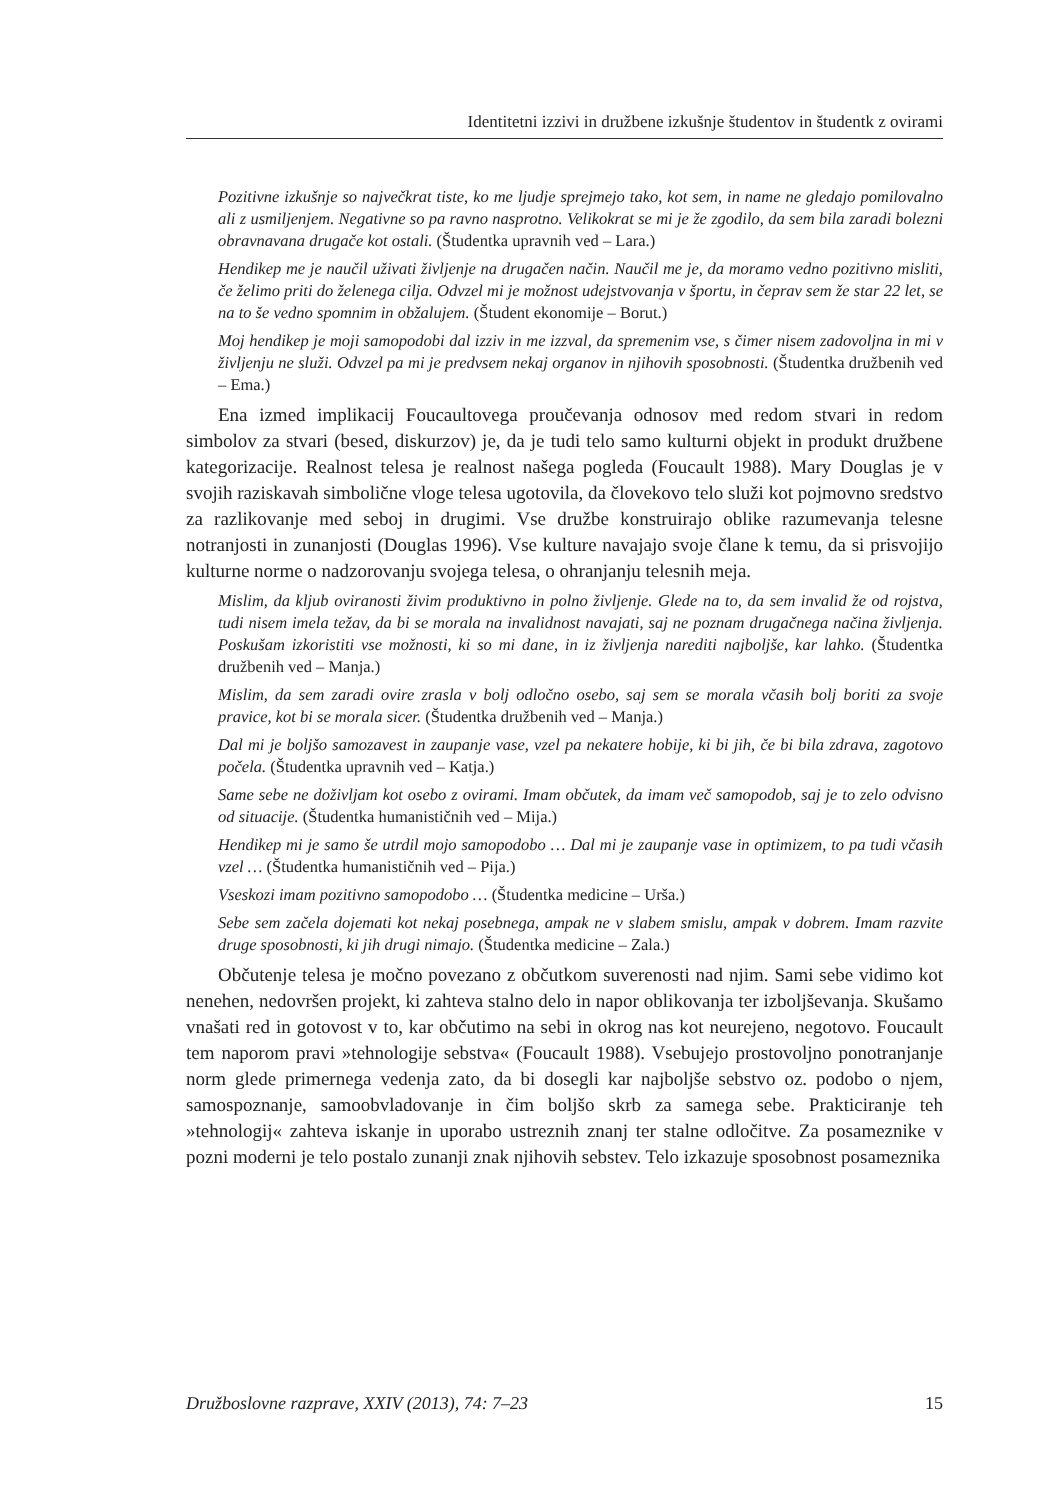Identitetni izzivi in družbene izkušnje študentov in študentk z ovirami
Pozitivne izkušnje so največkrat tiste, ko me ljudje sprejmejo tako, kot sem, in name ne gledajo pomilovalno ali z usmiljenjem. Negativne so pa ravno nasprotno. Velikokrat se mi je že zgodilo, da sem bila zaradi bolezni obravnavana drugače kot ostali. (Študentka upravnih ved – Lara.)
Hendikep me je naučil uživati življenje na drugačen način. Naučil me je, da moramo vedno pozitivno misliti, če želimo priti do želenega cilja. Odvzel mi je možnost udejstvovanja v športu, in čeprav sem že star 22 let, se na to še vedno spomnim in obžalujem. (Študent ekonomije – Borut.)
Moj hendikep je moji samopodobi dal izziv in me izzval, da spremenim vse, s čimer nisem zadovoljna in mi v življenju ne služi. Odvzel pa mi je predvsem nekaj organov in njihovih sposobnosti. (Študentka družbenih ved – Ema.)
Ena izmed implikacij Foucaultovega proučevanja odnosov med redom stvari in redom simbolov za stvari (besed, diskurzov) je, da je tudi telo samo kulturni objekt in produkt družbene kategorizacije. Realnost telesa je realnost našega pogleda (Foucault 1988). Mary Douglas je v svojih raziskavah simbolične vloge telesa ugotovila, da človekovo telo služi kot pojmovno sredstvo za razlikovanje med seboj in drugimi. Vse družbe konstruirajo oblike razumevanja telesne notranjosti in zunanjosti (Douglas 1996). Vse kulture navajajo svoje člane k temu, da si prisvojijo kulturne norme o nadzorovanju svojega telesa, o ohranjanju telesnih meja.
Mislim, da kljub oviranosti živim produktivno in polno življenje. Glede na to, da sem invalid že od rojstva, tudi nisem imela težav, da bi se morala na invalidnost navajati, saj ne poznam drugačnega načina življenja. Poskušam izkoristiti vse možnosti, ki so mi dane, in iz življenja narediti najboljše, kar lahko. (Študentka družbenih ved – Manja.)
Mislim, da sem zaradi ovire zrasla v bolj odločno osebo, saj sem se morala včasih bolj boriti za svoje pravice, kot bi se morala sicer. (Študentka družbenih ved – Manja.)
Dal mi je boljšo samozavest in zaupanje vase, vzel pa nekatere hobije, ki bi jih, če bi bila zdrava, zagotovo počela. (Študentka upravnih ved – Katja.)
Same sebe ne doživljam kot osebo z ovirami. Imam občutek, da imam več samopodob, saj je to zelo odvisno od situacije. (Študentka humanističnih ved – Mija.)
Hendikep mi je samo še utrdil mojo samopodobo … Dal mi je zaupanje vase in optimizem, to pa tudi včasih vzel … (Študentka humanističnih ved – Pija.)
Vseskozi imam pozitivno samopodobo … (Študentka medicine – Urša.)
Sebe sem začela dojemati kot nekaj posebnega, ampak ne v slabem smislu, ampak v dobrem. Imam razvite druge sposobnosti, ki jih drugi nimajo. (Študentka medicine – Zala.)
Občutenje telesa je močno povezano z občutkom suverenosti nad njim. Sami sebe vidimo kot nenehen, nedovršen projekt, ki zahteva stalno delo in napor oblikovanja ter izboljševanja. Skušamo vnašati red in gotovost v to, kar občutimo na sebi in okrog nas kot neurejeno, negotovo. Foucault tem naporom pravi »tehnologije sebstva« (Foucault 1988). Vsebujejo prostovoljno ponotranjanje norm glede primernega vedenja zato, da bi dosegli kar najboljše sebstvo oz. podobo o njem, samospoznanje, samoobvladovanje in čim boljšo skrb za samega sebe. Prakticiranje teh »tehnologij« zahteva iskanje in uporabo ustreznih znanj ter stalne odločitve. Za posameznike v pozni moderni je telo postalo zunanji znak njihovih sebstev. Telo izkazuje sposobnost posameznika
Družboslovne razprave, XXIV (2013), 74: 7–23 15